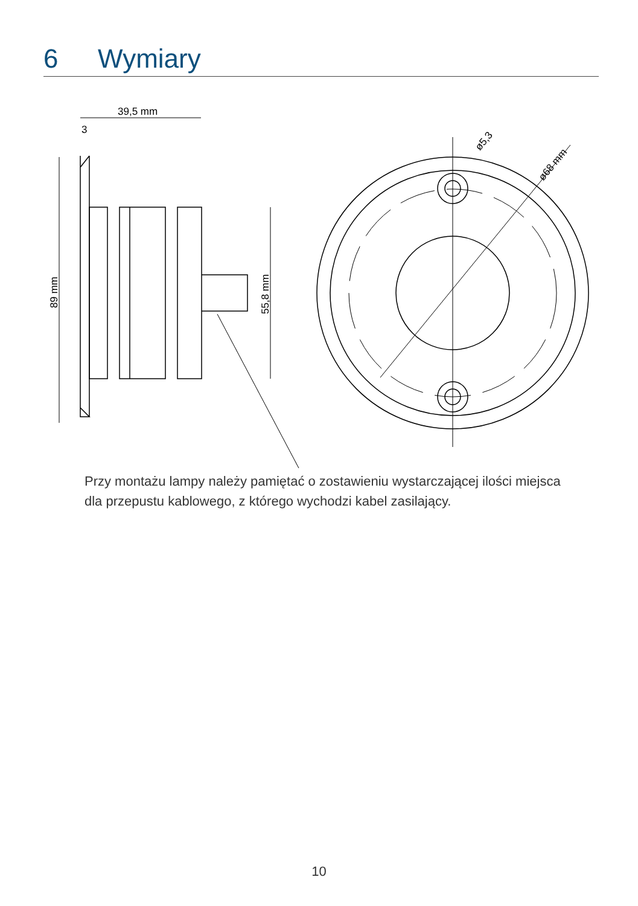6 Wymiary
39,5 mm
3
89 mm
55,8 mm
ø5,3
ø68 mm
Przy montażu lampy należy pamiętać o zostawieniu wystarczającej ilości miejsca dla przepustu kablowego, z którego wychodzi kabel zasilający.
10